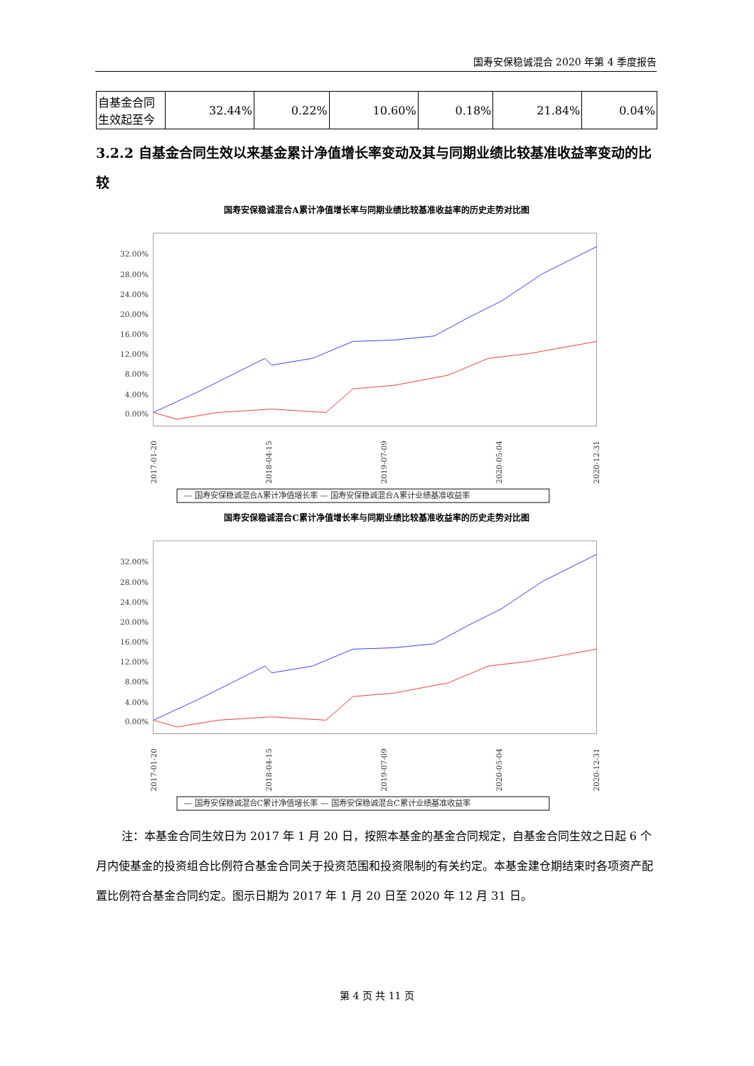国寿安保稳诚混合 2020 年第 4 季度报告
| 自基金合同生效起至今 | 32.44% | 0.22% | 10.60% | 0.18% | 21.84% | 0.04% |
3.2.2 自基金合同生效以来基金累计净值增长率变动及其与同期业绩比较基准收益率变动的比较
国寿安保稳诚混合A累计净值增长率与同期业绩比较基准收益率的历史走势对比图
32.00%
28.00%
24.00%
20.00%
16.00%
12.00%
8.00%
4.00%
0.00%
2017-01-20
2018-04-15
2019-07-09
2020-05-04
2020-12-31
— 国寿安保稳诚混合A累计净值增长率 — 国寿安保稳诚混合A累计业绩基准收益率
国寿安保稳诚混合C累计净值增长率与同期业绩比较基准收益率的历史走势对比图
32.00%
28.00%
24.00%
20.00%
16.00%
12.00%
8.00%
4.00%
0.00%
2017-01-20
2018-04-15
2019-07-09
2020-05-04
2020-12-31
— 国寿安保稳诚混合C累计净值增长率 — 国寿安保稳诚混合C累计业绩基准收益率
注：本基金合同生效日为 2017 年 1 月 20 日，按照本基金的基金合同规定，自基金合同生效之日起 6 个月内使基金的投资组合比例符合基金合同关于投资范围和投资限制的有关约定。本基金建仓期结束时各项资产配置比例符合基金合同约定。图示日期为 2017 年 1 月 20 日至 2020 年 12 月 31 日。
第 4 页 共 11 页